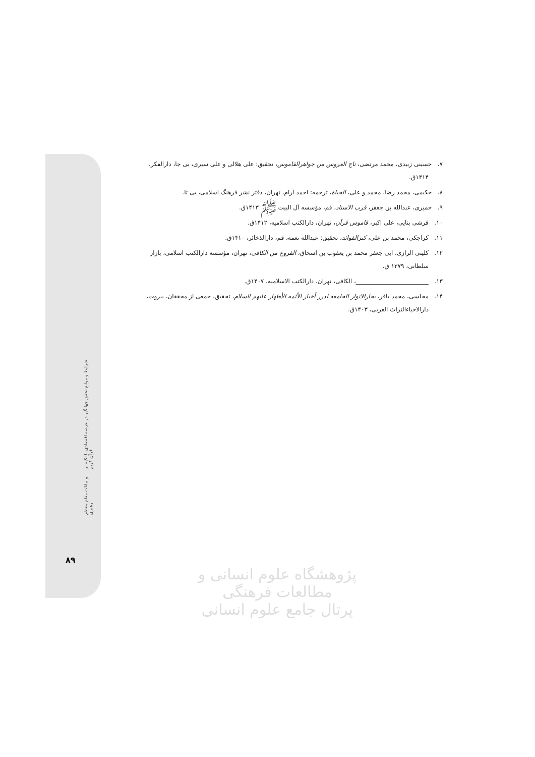۷. حسینی زبیدی، محمد مرتضی، تاج العروس من جواهرالقاموس، تحقیق: علی هلالی و علی سیری، بی جا، دارالفکر، ۱۴۱۴ق.
۸. حکیمی، محمد رضا، محمد و علی، الحیاة، ترجمه: احمد آرام، تهران، دفتر نشر فرهنگ اسلامی، بی تا.
۹. حمیری، عبدالله بن جعفر، قرب الاسناد، قم، مؤسسه آل البیت ﷺ ۱۴۱۳ق.
۱۰. قرشی بنایی، علی اکبر، قاموس قرآن، تهران، دارالکتب اسلامیه، ۱۴۱۲ق.
۱۱. کراجکی، محمد بن علی، کنزالفوائد، تحقیق: عبدالله نعمه، قم، دارالذخائر، ۱۴۱۰ق.
۱۲. کلینی الرازی، ابی جعفر محمد بن یعقوب بن اسحاق، الفروع من الکافی، تهران، مؤسسه دارالکتب اسلامی، بازار سلطانی، ۱۳۷۹ ق.
۱۳. ________________________، الکافی، تهران، دارالکتب الاسلامیه، ۱۴۰۷ق.
۱۴. مجلسی، محمد باقر، بحارالانوار الجامعه لدرر أخبار الأئمه الأطهار علیهم السلام، تحقیق، جمعی از محققان، بیروت، دارالاحیاءالتراث العربی، ۱۴۰۳ق.
پژوهشگاه علوم انسانی و مطالعات فرهنگی
پرتال جامع علوم انسانی
شرایط و موانع تحقق جهانگیر در عرصه اقتصادی با تکیه بر قرآن کریم
و بیانات مقام معظم رهبری
۸۹